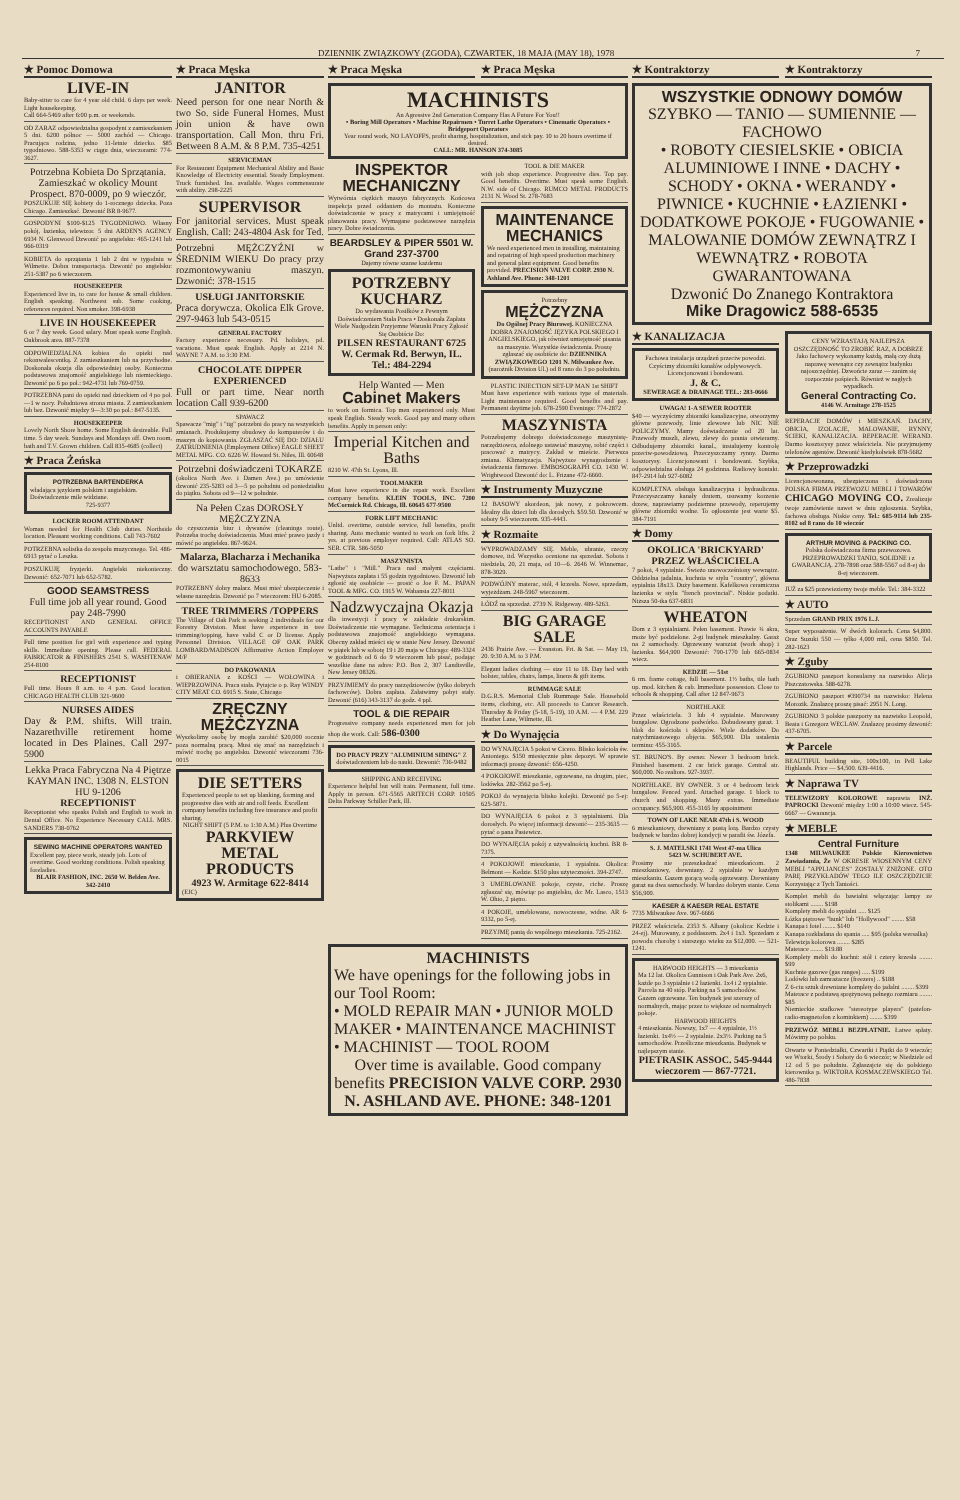DZIENNIK ZWIĄZKOWY (ZGODA), CZWARTEK, 18 MAJA (MAY 18), 1978 7
★ Pomoc Domowa
LIVE-IN
Baby-sitter to care for 4 year old child. 6 days per week. Light housekeeping.
Call 664-5469 after 6:00 p.m. or weekends.
OD ZARAZ odpowiedzialna gospodyni z zamieszkaniem 5 dni. 6200 północ — 5000 zachód — Chicago. Pracująca rodzina, jedno 11-letnie dziecko. $85 tygodniowo. 588-5353 w ciągu dnia, wieczorami: 774-3627.
Potrzebna Kobieta Do Sprzątania. Zamieszkać w okolicy Mount Prospect. 870-0009, po 9 wieczór.
POSZUKUJE SIĘ kobiety do 1-rocznego dziecka. Poza Chicago. Zamieszkać. Dzwonić BR 8-9677.
GOSPODYNI $100-$125 TYGODNIOWO. Własny pokój, łazienka, telewizor. 5 dni ARDEN'S AGENCY 6934 N. Glenwood Dzwonić po angielsku: 465-1241 lub 966-0319
KOBIETA do sprzątania 1 lub 2 dni w tygodniu w Wilmette. Dobra transportacja. Dzwonić po angielsku: 251-5387 po 6 wieczorem.
HOUSEKEEPER
Experienced live in, to care for house & small children. English speaking. Northwest sub. Some cooking, references required. Non smoker. 398-6938
LIVE IN HOUSEKEEPER
6 or 7 day week. Good salary. Must speak some English. Oakbrook area. 887-7378
ODPOWIEDZIALNA kobiea do opieki nad rekonwalescentką. Z zamieszkaniem lub na przychodne. Doskonała okazja dla odpowiedniej osoby. Konieczna podstawowa znajomość angielskiego lub niemieckiego. Dzwonić po 6 po poł.: 942-4731 lub 769-0759.
POTRZEBNA pani do opieki nad dzieckiem od 4 po poł.—1 w nocy. Południowa strona miasta. Z zamieszkaniem lub bez. Dzwonić między 9—3:30 po pol.: 847-5135.
HOUSEKEEPER
Lovely North Shore home. Some English desireable. Full time. 5 day week. Sundays and Mondays off. Own room, bath and T.V. Grown children. Call 835-4685 (collect)
★ Praca Żeńska
POTRZEBNA BARTENDERKA
władająca językiem polskim i angielskim. Doświadczenie mile widziane.
725-9377
LOCKER ROOM ATTENDANT
Woman needed for Health Club duties. Northside location. Pleasant working conditions. Call 743-7602
POTRZEBNA solistka do zespołu muzycznego. Tel. 486-6913 pytać o Leszka.
POSZUKUJĘ fryzjerki. Angielski niekonieczny. Dzwonić: 652-7071 lub 652-5782.
GOOD SEAMSTRESS
Full time job all year round. Good pay 248-7990
RECEPTIONIST AND GENERAL OFFICE ACCOUNTS PAYABLE
Full time position for girl with experience and typing skills. Immediate opening. Please call. FEDERAL FABRICATOR & FINISHERS 2541 S. WASHTENAW 254-8100
RECEPTIONIST
Full time. Hours 8 a.m. to 4 p.m. Good location. CHICAGO HEALTH CLUB 321-9600
NURSES AIDES
Day & P.M. shifts. Will train. Nazarethville retirement home located in Des Plaines. Call 297-5900
Lekka Praca Fabryczna Na 4 Piętrze KAYMAN INC. 1308 N. ELSTON HU 9-1206
RECEPTIONIST
Receptionist who speaks Polish and English to work in Dental Office. No Experience Necessary CALL MRS. SANDERS 738-0762
SEWING MACHINE OPERATORS WANTED
Excellent pay, piece work, steady job. Lots of overtime. Good working conditions. Polish speaking foreladies.
BLAIR FASHION, INC. 2650 W. Belden Ave. 342-2410
★ Praca Męska
JANITOR
Need person for one near North & two So. side Funeral Homes. Must join union & have own transportation. Call Mon. thru Fri. Between 8 A.M. & 8 P.M. 735-4251
SERVICEMAN
For Restaurant Equipment Mechanical Ability and Basic Knowledge of Electricity essential. Steady Employment. Truck furnished. Ins. available. Wages commensurate with ability. 298-2225
SUPERVISOR
For janitorial services. Must speak English. Call: 243-4804 Ask for Ted.
Potrzebni MĘŻCZYŹNI w ŚREDNIM WIEKU Do pracy przy rozmontowywaniu maszyn. Dzwonić: 378-1515
USŁUGI JANITORSKIE
Praca dorywcza. Okolica Elk Grove. 297-9463 lub 543-0515
GENERAL FACTORY
Factory experience necessary. Pd. holidays, pd. vacations. Must speak English. Apply at 2214 N. WAYNE 7 A.M. to 3:30 P.M.
CHOCOLATE DIPPER EXPERIENCED
Full or part time. Near north location Call 939-6200
SPAWACZ
Spawacze "mig" i "tig" potrzebni do pracy na wszystkich zmianach. Produkujemy obudowy do komputerów i do maszyn do kopiowania. ZGŁASZAĆ SIĘ DO: DZIAŁU ZATRUDNIENIA (Employment Office) EAGLE SHEET METAL MFG. CO. 6226 W. Howard St. Niles, Ill. 60648
Potrzebni doświadczeni TOKARZE
(okolica North Ave. i Damen Ave.) po umówienie dzwonić 235-5283 od 3—5 po południu od poniedziałku do piątku. Sobota od 9—12 w południe.
Na Pełen Czas DOROSŁY MĘŻCZYZNA
do czyszczenia biur i dywanów (cleanings route). Potrzeba trochę doświadczenia. Musi mieć prawo jazdy i mówić po angielsku. 867-9624.
Malarza, Blacharza i Mechanika do warsztatu samochodowego. 583-8633
POTRZEBNY dobry malarz. Musi mieć ubezpieczenie i własne narzędzia. Dzwonić po 7 wieczorem: HU 6-2085.
TREE TRIMMERS /TOPPERS
The Village of Oak Park is seeking 2 individuals for our Forestry Division. Must have experience in tree trimming/topping, have valid C or D license. Apply Personnel Division. VILLAGE OF OAK PARK LOMBARD/MADISON Affirmative Action Employer M/F
DO PAKOWANIA
i OBIERANIA z KOŚCI — WOŁOWINA i WIEPRZOWINA. Praca stała. Pytajcie o p. Ray WINDY CITY MEAT CO. 6915 S. State, Chicago
ZRĘCZNY MĘŻCZYZNA
Wyszkolimy osobę by mogła zarobić $20,000 rocznie poza normalną pracą. Musi się znać na narzędziach i mówić trochę po angielsku. Dzwonić wieczorami 736-0015
DIE SETTERS
Experienced people to set up blanking, forming and progressive dies with air and roll feeds. Excellent company benefits including free insurance and profit sharing.
NIGHT SHIFT (5 P.M. to 1:30 A.M.) Plus Overtime
PARKVIEW METAL PRODUCTS
4923 W. Armitage 622-8414
(EJC)
★ Praca Męska ★ Praca Męska
MACHINISTS
An Agressive 2nd Generation Company Has A Future For You!!
• Boring Mill Operators • Machine Repairmen • Turret Lathe Operators • Cinematic Operators • Bridgeport Operators
Year round work, NO LAYOFFS, profit sharing, hospitalization, and sick pay. 10 to 20 hours overtime if desired.
CALL: MR. HANSON 374-3085
INSPEKTOR MECHANICZNY
Wytwórnia ciężkich maszyn fabrycznych. Końcowa inspekcja przed oddaniem do montażu. Konieczne doświadczenie w pracy z matrycami i umiejętność planowania pracy. Wymagane podstawowe narzędzia pracy. Dobre świadczenia.
BEARDSLEY & PIPER 5501 W. Grand 237-3700
Dajemy równe szanse każdemu
POTRZEBNY KUCHARZ
Do wydawania Posiłków z Pewnym Doświadczeniem Stała Praca • Doskonała Zapłata Wiele Nadgodzin Przyjemne Warunki Pracy Zgłosić Się Osobiście Do:
PILSEN RESTAURANT 6725 W. Cermak Rd. Berwyn, IL. Tel.: 484-2294
Help Wanted — Men
Cabinet Makers
to work on formica. Top men experienced only. Must speak English. Steady work. Good pay and many others benefits. Apply in person only:
Imperial Kitchen and Baths
8210 W. 47th St. Lyons, Ill.
TOOLMAKER
Must have experience in die repair work. Excellent company benefits. KLEIN TOOLS, INC. 7200 McCormick Rd. Chicago, Ill. 60645 677-9500
FORK LIFT MECHANIC
Unltd. overtime, outside service, full benefits, profit sharing. Auto mechanic wanted to work on fork lifts. 2 yrs. at previous employer required. Call: ATLAS SO. SER. CTR. 586-5050
MASZYNISTA
"Lathe" i "Mill." Praca nad małymi częściami. Najwyższa zapłata i 55 godzin tygodniowo. Dzwonić lub zgłosić się osobiście — prosić o Joe F. M.. PAPAN TOOL & MFG. CO. 1915 W. Wabansia 227-8011
Nadzwyczajna Okazja
dla inwestycji i pracy w zakładzie drukarskim. Doświadczenie nie wymagane. Techniczna orientacja i podstawowa znajomość angielskiego wymagana. Obecny zakład mieści się w stanie New Jersey. Dzwonić w piątek lub w sobotę 19 i 20 maja w Chicago: 489-3324 w godzinach od 6 do 9 wieczorem lub pisać, podając wszelkie dane na adres: P.O. Box 2, 307 Landisville, New Jersey 08326.
PRZYJMIEMY do pracy narzędziowców (tylko dobrych fachowców). Dobra zapłata. Załatwimy pobyt stały. Dzwonić (616) 343-3137 do godz. 4 ppl.
TOOL & DIE REPAIR
Progressive company needs experienced men for job shop die work. Call: 586-0300
DO PRACY PRZY "ALUMINIUM SIDING" Z doświadczeniem lub do nauki. Dzwonić: 736-9482
SHIPPING AND RECEIVING
Experience helpful but will train. Permanent, full time. Apply in person. 671-5565 ARITECH CORP. 10505 Delta Parkway Schiller Park, Ill.
TOOL & DIE MAKER
with job shop experience. Progressive dies. Top pay. Good benefits. Overtime. Must speak some English. N.W. side of Chicago. RUMCO METAL PRODUCTS 2131 N. Wood St. 278-7683
MAINTENANCE MECHANICS
We need experienced men in installing, maintaining and repairing of high speed production machinery and general plant equipment. Good benefits provided. PRECISION VALVE CORP. 2930 N. Ashland Ave. Phone: 348-1201
Potrzebny
MĘŻCZYZNA
Do Ogólnej Pracy Biurowej. KONIECZNA DOBRA ZNAJOMOŚĆ JĘZYKA POLSKIEGO I ANGIELSKIEGO, jak również umiejętność pisania na maszynie. Wszystkie świadczenia. Proszę zgłaszać się osobiście do: DZIENNIKA ZWIĄZKOWEGO 1201 N. Milwaukee Ave. (narożnik Division Ul.) od 8 rano do 3 po południu.
PLASTIC INJECTION SET-UP MAN 1st SHIFT
Must have experience with various type of materials. Light maintenance required. Good benefits and pay. Permanent daytime job. 678-2590 Evenings: 774-2872
MASZYNISTA
Potrzebujemy dobrego doświadczonego maszynistę-narzędziowca, zdolnego ustawiać maszynę, robić części i pracować z matrycy. Zakład w mieście. Pierwsza zmiana. Klimatyzacja. Najwyższe wynagrodzenie i świadczenia firmowe. EMBOSOGRAPH CO. 1430 W. Wrightwood Dzwonić do: L. Frizane 472-6660.
★ Instrumenty Muzyczne
12 BASOWY akordeon, jak nowy, z pokrowcem. Idealny dla dzieci lub dla dorosłych. $59.50. Dzwonić w soboty 9-5 wieczorem. 935-4443.
★ Rozmaite
WYPROWADZAMY SIĘ. Meble, ubranie, rzeczy domowe, itd. Wszystko ocenione na sprzedaż. Sobota i niedziela, 20, 21 maja, od 10—6. 2646 W. Winnemac, 878-3029.
PODWÓJNY materac, stół, 4 krzesła. Nowe, sprzedam, wyjeżdżam. 248-5967 wieczorem.
ŁÓDŹ na sprzedaż. 2739 N. Ridgeway. 489-5263.
BIG GARAGE SALE
2436 Prairie Ave. — Evanston. Fri. & Sat. — May 19, 20. 9:30 A.M. to 3 P.M.
Elegant ladies clothing — size 11 to 18. Day bed with bolster, tables, chairs, lamps, linens & gift items.
RUMMAGE SALE
D.G.R.S. Memorial Club Rummage Sale. Household items, clothing, etc. All proceeds to Cancer Research. Thursday & Friday (5-18, 5-19), 10 A.M. — 4 P.M. 229 Heather Lane, Wilmette, Ill.
★ Do Wynajęcia
DO WYNAJĘCIA 5 pokoi w Cicero. Blisko kościoła św. Antoniego. $150 miesięcznie plus depozyt. W sprawie informacji proszę dzwonić: 656-4250.
4 POKOJOWE mieszkanie, ogrzewane, na drugim, piec, lodówka. 282-3562 po 5-ej.
POKOJ do wynajęcia blisko kolejki. Dzwonić po 5-ej: 625-5871.
DO WYNAJĘCIA 6 pokoi z 3 sypialniami. Dla dorosłych. Po więcej informacji dzwonić— 235-3635 — pytać o pana Pasiewicz.
DO WYNAJĘCIA pokój z używalnością kuchni. BR 8-7375.
4 POKOJOWE mieszkanie, 1 sypialnia. Okolica: Belmont — Kedzie. $150 plus użyteczności. 394-2747.
3 UMEBLOWANE pokoje, czyste, ciche. Proszę zgłaszać się, mówiąc po angielsku, do: Mr. Lasco, 1513 W. Ohio, 2 piętro.
4 POKOJE, umeblowane, nowoczesne, widne. AR 6-9332, po 5-ej.
PRZYJMĘ panią do wspólnego mieszkania. 725-2162.
MACHINISTS
We have openings for the following jobs in our Tool Room:
• MOLD REPAIR MAN • JUNIOR MOLD MAKER • MAINTENANCE MACHINIST • MACHINIST — TOOL ROOM
Over time is available. Good company benefits PRECISION VALVE CORP. 2930 N. ASHLAND AVE. PHONE: 348-1201
★ Kontraktorzy ★ Kontraktorzy
WSZYSTKIE ODNOWY DOMÓW
SZYBKO — TANIO — SUMIENNIE — FACHOWO
• ROBOTY CIESIELSKIE • OBICIA ALUMINIOWE I INNE • DACHY • SCHODY • OKNA • WERANDY • PIWNICE • KUCHNIE • ŁAZIENKI • DODATKOWE POKOJE • FUGOWANIE • MALOWANIE DOMÓW ZEWNĄTRZ I WEWNĄTRZ • ROBOTA GWARANTOWANA
Dzwonić Do Znanego Kontraktora
Mike Dragowicz 588-6535
★ KANALIZACJA
Fachowa instalacja urządzeń przeciw powodzi. Czyścimy zbiorniki kanałów odpływowych. Licencjonowani i bondowani.
J. & C.
SEWERAGE & DRAINAGE TEL.: 283-0666
UWAGA! 1-A SEWER ROOTER
$40 — wyczyścimy zbiorniki kanalizacyjne, otworzymy główne przewody, linie zlewowe lub NIC NIE POLICZYMY. Mamy doświadczenie od 20 lat. Przewody muszli, zlewu, zlewy do prania otwieramy. Odbudujemy zbiorniki kanal., instalujemy kontrolę przeciw-powodziową. Przeczyszczamy rynny. Darmo kosztorysy. Licencjonowani i bondowani. Szybka, odpowiedzialna obsługa 24 godzinna. Radiowy kontakt. 847-2914 lub 927-6082
KOMPLETNA obsługa kanalizacyjna i hydrauliczna. Przeczyszczamy kanały drutem, usuwamy korzenie drzew, naprawiamy podziemne przewody, reperujemy główne zbiorniki wodne. To ogłoszenie jest warte $5. 384-7191
★ Domy
OKOLICA 'BRICKYARD' PRZEZ WŁAŚCICIELA
7 pokoi, 4 sypialnie. Świeżo unowocześniony wewnątrz. Oddzielna jadalnia, kuchnia w stylu "country", główna sypialnia 18x13. Duży basement. Kafelkowa ceramiczna łazienka w stylu "french provincial". Niskie podatki. Niższa 50-tka 637-6831
WHEATON
Dom z 3 sypialniami. Pełen basement. Prawie ¾ akra, może być podzielone. 2-gi budynek mieszkalny. Garaż na 2 samochody. Ogrzewany warsztat (work shop) i łazienka. $64,900 Dzwonić: 790-1770 lub 665-0834 wiecz.
KEDZIE — 51st
6 rm. frame cottage, full basement. 1½ baths, tile bath up. mod. kitchen & cab. Immediate possession. Close to schools & shopping. Call after 12 847-9673
NORTHLAKE
Przez właściciela. 3 lub 4 sypialnie. Murowany bungalow. Ogrodzone podwórko. Dobudowany garaż. 1 blok do kościoła i sklepów. Wiele dodatków. Do natychmiastowego objęcia. $65,900. Dla ustalenia terminu: 455-3165.
ST. BRUNO'S. By owner. Newer 3 bedroom brick. Finished basement. 2 car brick garage. Central air. $60,000. No realtors. 927-3937.
NORTHLAKE. BY OWNER. 3 or 4 bedroom brick bungalow. Fenced yard. Attached garage. 1 block to church and shopping. Many extras. Immediate occupancy. $65,900. 455-3165 by appointment
TOWN OF LAKE NEAR 47th i S. WOOD
6 mieszkaniowy, drewniany z pustą lotą. Bardzo czysty budynek w bardzo dobrej kondycji w parafii św. Józefa.
S. J. MATELSKI 1741 West 47-ma Ulica
5423 W. SCHUBERT AVE.
Prosimy nie przeszkadzać mieszkańcom. 2 mieszkaniowy, drewniany. 2 sypialnie w każdym mieszkaniu. Gazem gorącą wodą ogrzewany. Drewniany garaż na dwa samochody. W bardzo dobrym stanie. Cena $56,900.
KAESER & KAESER REAL ESTATE
7735 Milwaukee Ave. 967-6666
PRZEZ właściciela. 2353 S. Albany (okolica: Kedzie i 24-ej). Murowany, z poddaszem. 2x4 i 1x3. Sprzedam z powodu choroby i starszego wieku za $12,000. — 521-1241.
HARWOOD HEIGHTS — 3 mieszkania
Ma 12 lat. Okolica Gunnison i Oak Park Ave. 2x6, każde po 3 sypialnie i 2 łazienki. 1x4 i 2 sypialnie. Parcela na 40 stóp. Parking na 5 samochodów. Gazem ogrzewane. Ten budynek jest szerszy of normalnych, mając przez to większe od normalnych pokoje.
HARWOOD HEIGHTS
4 mieszkania. Nowszy, 1x7 — 4 sypialnie, 1½ łazienki. 1x4½ — 2 sypialnie. 2x3½. Parking na 5 samochodów. Prześliczne mieszkania. Budynek w najlepszym stanie.
PIETRASIK ASSOC. 545-9444 wieczorem — 867-7721.
CENY WZRASTAJĄ NAJLEPSZA OSZCZĘDNOŚĆ TO ZROBIĆ RAZ, A DOBRZE
Jako fachowcy wykonamy każdą, małą czy dużą naprawę wewnątrz czy zewnątrz budynku najoszczędniej. Dzwońcie zaraz — zanim się rozpocznie pośpiech. Również w nagłych wypadkach.
General Contracting Co.
4146 W. Armitage 278-1525
REPERACJE DOMÓW i MIESZKAŃ. DACHY, OBICIA, IZOLACJE, MALOWANIE, RYNNY, ŚCIEKI, KANALIZACJA. REPERACJE WERAND. Darmo kosztorysy przez właściciela. Nie przyjmujemy telefonów agentów. Dzwonić kiedykolwiek 878-5682
★ Przeprowadzki
Licencjonowonana, ubezpieczona i doświadczona POLSKA FIRMA PRZEWOZU MEBLI I TOWARÓW CHICAGO MOVING CO. Zrealizuje twoje zamówienie nawet w dniu zgłoszenia. Szybka, fachowa obsługa. Niskie ceny. Tel.: 685-9114 lub 235-8102 od 8 rano do 10 wieczór
ARTHUR MOVING & PACKING CO.
Polska doświadczona firma przewozowa. PRZEPROWADZKI TANIO, SOLIDNE i z GWARANCJĄ. 278-7898 oraz 588-5567 od 8-ej do 8-ej wieczorem.
JUŻ za $25 przewieziemy twoje meble. Tel.: 384-3322
★ AUTO
Sprzedam GRAND PRIX 1976 L.J.
Super wyposażenie. W dwóch kolorach. Cena $4,800. Oraz Suzuki 550 — tylko 4,000 mil, cena $850. Tel. 282-1623
★ Zguby
ZGUBIONO paszport konsularny na nazwisko Alicja Piszczatowska. 588-6278.
ZGUBIONO paszport #390734 na nazwisko: Helena Morozik. Znalazcę proszę pisać: 2951 N. Long.
ZGUBIONO 3 polskie paszporty na nazwisko Leopold, Beata i Grzegorz WECLAW. Znalazcę prosimy dzwonić: 437-6705.
★ Parcele
BEAUTIFUL building site, 100x100, in Pell Lake Highlands. Price — $4,500. 639-4416.
★ Naprawa TV
TELEWIZORY KOLOROWE naprawia INŻ. PAPROCKI Dzwonić między 1:00 a 10:00 wiecz. 545-6667 — Gwarancja.
★ MEBLE
Central Furniture
1348 MILWAUKEE Polskie Kierownictwo Zawiadamia, Że W OKRESIE WIOSENNYM CENY MEBLI "APPLIANCES" ZOSTAŁY ZNIŻONE. OTO PARĘ PRZYKŁADÓW TEGO ILE OSZCZĘDZICIE Korzystając z Tych Taniości.
Komplet mebli do bawialni włączając lampy ze stolikami ........ $198
Komplety mebli do sypialni ..... $125
Łóżka piętrowe "bunk" lub "Hollywood" ........ $58
Kanapa i fotel ........ $140
Kanapa rozkładana do spania ..... $95 (polska wersalka)
Telewizja kolorowa ........ $285
Materace ........ $19.88
Komplety mebli do kuchni: stół i cztery krzesła ........ $99
Kuchnie gazowe (gas ranges) ..... $199
Lodówki lub zamrażacze (freezers) .. $188
Z 6-ciu sztuk drewniane komplety do jadalni ........ $399
Materace z podstawą sprężynową pełnego rozmiaru ........ $85
Niemieckie szafkowe "stereotype players" (patefon-radio-magnetofon z kominkiem) ........ $399
PRZEWÓZ MEBLI BEZPŁATNIE. Łatwe spłaty. Mówimy po polsku.
Otwarte w Poniedziałki, Czwartki i Piątki do 9 wieczór; we Wtorki, Środy i Soboty do 6 wieczór; w Niedziele od 12 od 5 po południu. Zgłaszajcie się do polskiego kierownika p. WIKTORA KOSMACZEWSKIEGO Tel. 486-7838